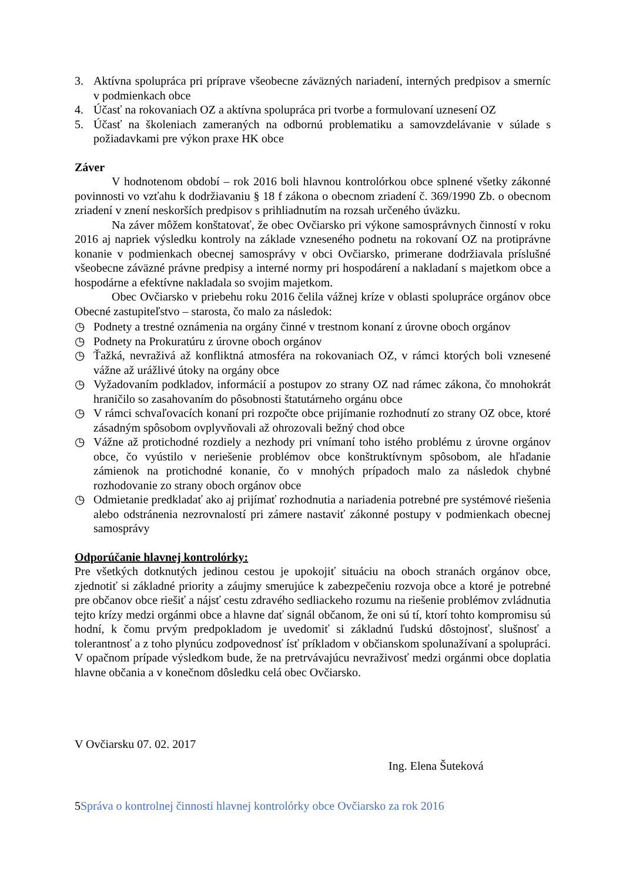3. Aktívna spolupráca pri príprave všeobecne záväzných nariadení, interných predpisov a smerníc v podmienkach obce
4. Účasť na rokovaniach OZ a aktívna spolupráca pri tvorbe a formulovaní uznesení OZ
5. Účasť na školeniach zameraných na odbornú problematiku a samovzdelávanie v súlade s požiadavkami pre výkon praxe HK obce
Záver
V hodnotenom období – rok 2016 boli hlavnou kontrolórkou obce splnené všetky zákonné povinnosti vo vzťahu k dodržiavaniu § 18 f zákona o obecnom zriadení č. 369/1990 Zb. o obecnom zriadení v znení neskorších predpisov s prihliadnutím na rozsah určeného úväzku.
Na záver môžem konštatovať, že obec Ovčiarsko pri výkone samosprávnych činností v roku 2016 aj napriek výsledku kontroly na základe vzneseného podnetu na rokovaní OZ na protiprávne konanie v podmienkach obecnej samosprávy v obci Ovčiarsko, primerane dodržiavala príslušné všeobecne záväzné právne predpisy a interné normy pri hospodárení a nakladaní s majetkom obce a hospodárne a efektívne nakladala so svojim majetkom.
Obec Ovčiarsko v priebehu roku 2016 čelila vážnej kríze v oblasti spolupráce orgánov obce Obecné zastupiteľstvo – starosta, čo malo za následok:
◷ Podnety a trestné oznámenia na orgány činné v trestnom konaní z úrovne oboch orgánov
◷ Podnety na Prokuratúru z úrovne oboch orgánov
◷ Ťažká, nevraživá až konfliktná atmosféra na rokovaniach OZ, v rámci ktorých boli vznesené vážne až urážlivé útoky na orgány obce
◷ Vyžadovaním podkladov, informácií a postupov zo strany OZ nad rámec zákona, čo mnohokrát hraničilo so zasahovaním do pôsobnosti štatutárneho orgánu obce
◷ V rámci schvaľovacích konaní pri rozpočte obce prijímanie rozhodnutí zo strany OZ obce, ktoré zásadným spôsobom ovplyvňovali až ohrozovali bežný chod obce
◷ Vážne až protichodné rozdiely a nezhody pri vnímaní toho istého problému z úrovne orgánov obce, čo vyústilo v neriešenie problémov obce konštruktívnym spôsobom, ale hľadanie zámienok na protichodné konanie, čo v mnohých prípadoch malo za následok chybné rozhodovanie zo strany oboch orgánov obce
◷ Odmietanie predkladať ako aj prijímať rozhodnutia a nariadenia potrebné pre systémové riešenia alebo odstránenia nezrovnalostí pri zámere nastaviť zákonné postupy v podmienkach obecnej samosprávy
Odporúčanie hlavnej kontrolórky:
Pre všetkých dotknutých jedinou cestou je upokojiť situáciu na oboch stranách orgánov obce, zjednotiť si základné priority a záujmy smerujúce k zabezpečeniu rozvoja obce a ktoré je potrebné pre občanov obce riešiť a nájsť cestu zdravého sedliackeho rozumu na riešenie problémov zvládnutia tejto krízy medzi orgánmi obce a hlavne dať signál občanom, že oni sú tí, ktorí tohto kompromisu sú hodní, k čomu prvým predpokladom je uvedomiť si základnú ľudskú dôstojnosť, slušnosť a tolerantnosť a z toho plynúcu zodpovednosť ísť príkladom v občianskom spolunažívaní a spolupráci. V opačnom prípade výsledkom bude, že na pretrvávajúcu nevraživosť medzi orgánmi obce doplatia hlavne občania a v konečnom dôsledku celá obec Ovčiarsko.
V Ovčiarsku 07. 02. 2017
Ing. Elena Šuteková
5Správa o kontrolnej činnosti hlavnej kontrolórky obce Ovčiarsko za rok 2016